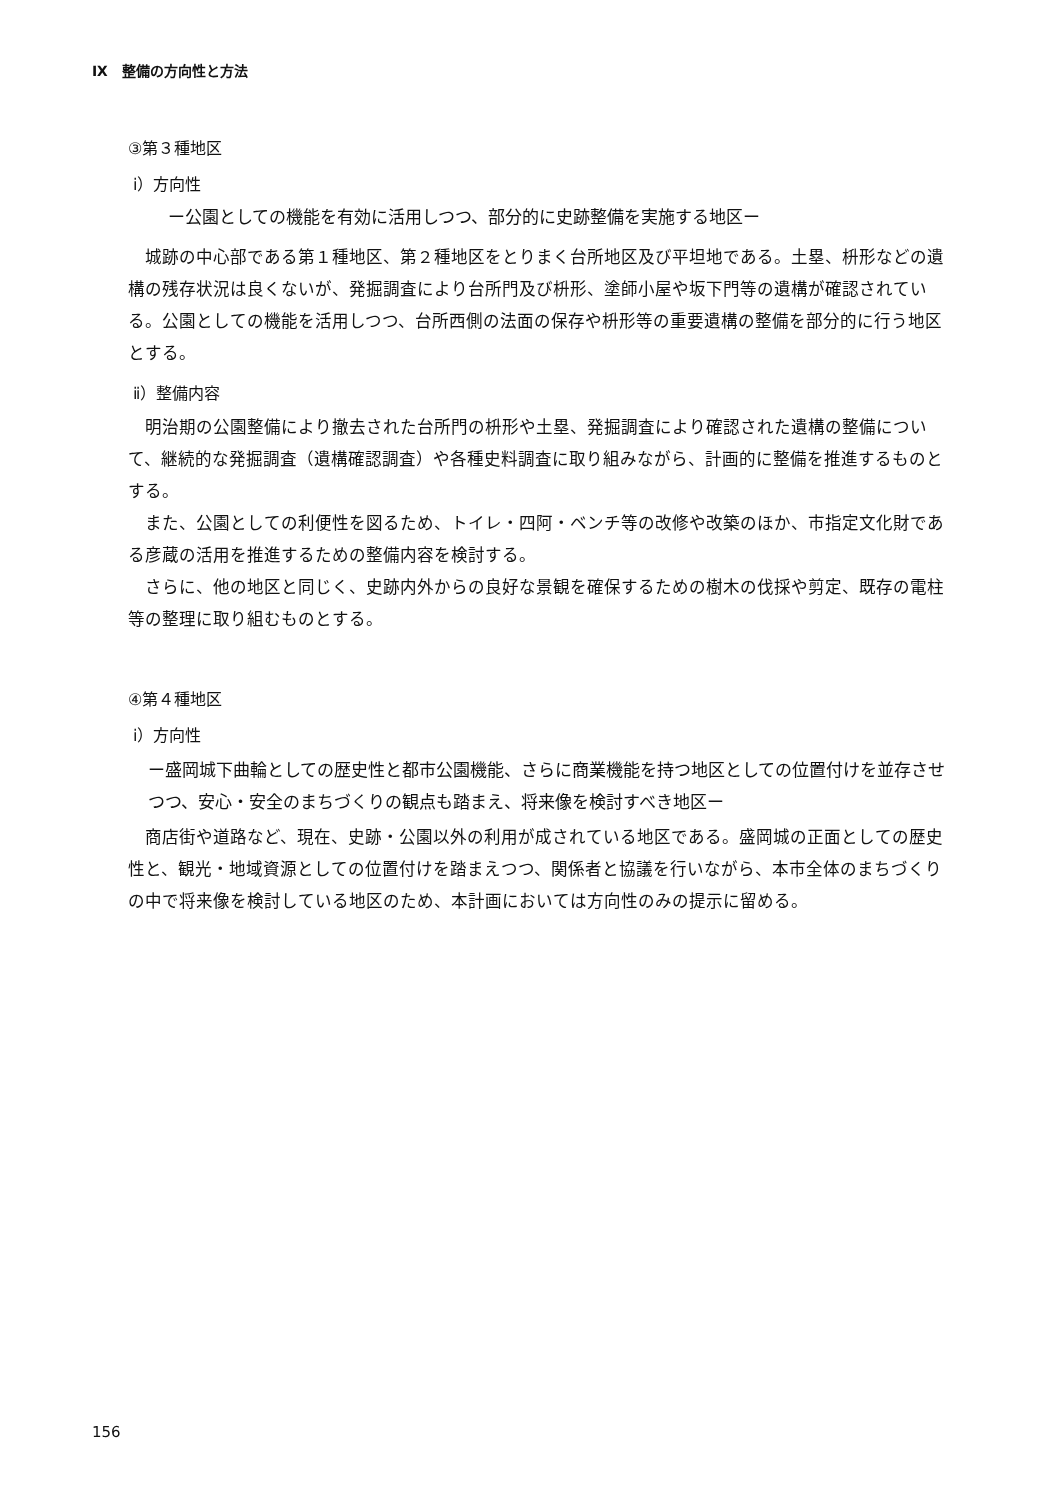Ⅸ　整備の方向性と方法
③第３種地区
ⅰ）方向性
ー公園としての機能を有効に活用しつつ、部分的に史跡整備を実施する地区ー
城跡の中心部である第１種地区、第２種地区をとりまく台所地区及び平坦地である。土塁、枡形などの遺構の残存状況は良くないが、発掘調査により台所門及び枡形、塗師小屋や坂下門等の遺構が確認されている。公園としての機能を活用しつつ、台所西側の法面の保存や枡形等の重要遺構の整備を部分的に行う地区とする。
ⅱ）整備内容
明治期の公園整備により撤去された台所門の枡形や土塁、発掘調査により確認された遺構の整備について、継続的な発掘調査（遺構確認調査）や各種史料調査に取り組みながら、計画的に整備を推進するものとする。
また、公園としての利便性を図るため、トイレ・四阿・ベンチ等の改修や改築のほか、市指定文化財である彦蔵の活用を推進するための整備内容を検討する。
さらに、他の地区と同じく、史跡内外からの良好な景観を確保するための樹木の伐採や剪定、既存の電柱等の整理に取り組むものとする。
④第４種地区
ⅰ）方向性
ー盛岡城下曲輪としての歴史性と都市公園機能、さらに商業機能を持つ地区としての位置付けを並存させつつ、安心・安全のまちづくりの観点も踏まえ、将来像を検討すべき地区ー
商店街や道路など、現在、史跡・公園以外の利用が成されている地区である。盛岡城の正面としての歴史性と、観光・地域資源としての位置付けを踏まえつつ、関係者と協議を行いながら、本市全体のまちづくりの中で将来像を検討している地区のため、本計画においては方向性のみの提示に留める。
156